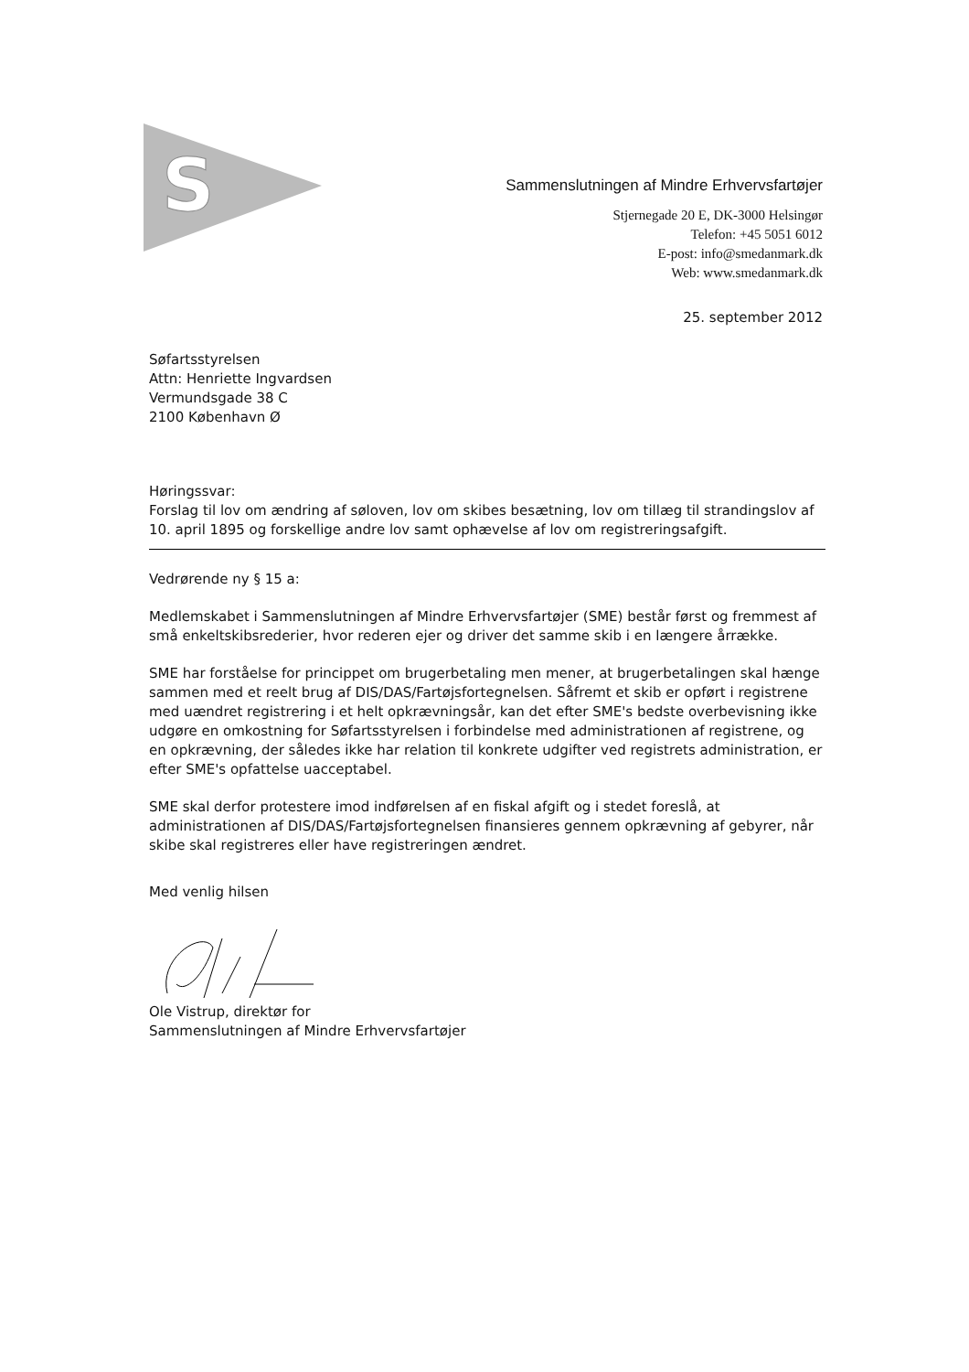S
Sammenslutningen af Mindre Erhvervsfartøjer
Stjernegade 20 E, DK-3000 Helsingør
Telefon: +45 5051 6012
E-post: info@smedanmark.dk
Web: www.smedanmark.dk
25. september 2012
Søfartsstyrelsen
Attn: Henriette Ingvardsen
Vermundsgade 38 C
2100 København Ø
Høringssvar:
Forslag til lov om ændring af søloven, lov om skibes besætning, lov om tillæg til strandingslov af 10. april 1895 og forskellige andre lov samt ophævelse af lov om registreringsafgift.
Vedrørende ny § 15 a:
Medlemskabet i Sammenslutningen af Mindre Erhvervsfartøjer (SME) består først og fremmest af små enkeltskibsrederier, hvor rederen ejer og driver det samme skib i en længere årrække.
SME har forståelse for princippet om brugerbetaling men mener, at brugerbetalingen skal hænge sammen med et reelt brug af DIS/DAS/Fartøjsfortegnelsen. Såfremt et skib er opført i registrene med uændret registrering i et helt opkrævningsår, kan det efter SME's bedste overbevisning ikke udgøre en omkostning for Søfartsstyrelsen i forbindelse med administrationen af registrene, og en opkrævning, der således ikke har relation til konkrete udgifter ved registrets administration, er efter SME's opfattelse uacceptabel.
SME skal derfor protestere imod indførelsen af en fiskal afgift og i stedet foreslå, at administrationen af DIS/DAS/Fartøjsfortegnelsen finansieres gennem opkrævning af gebyrer, når skibe skal registreres eller have registreringen ændret.
Med venlig hilsen
Ole Vistrup, direktør for
Sammenslutningen af Mindre Erhvervsfartøjer